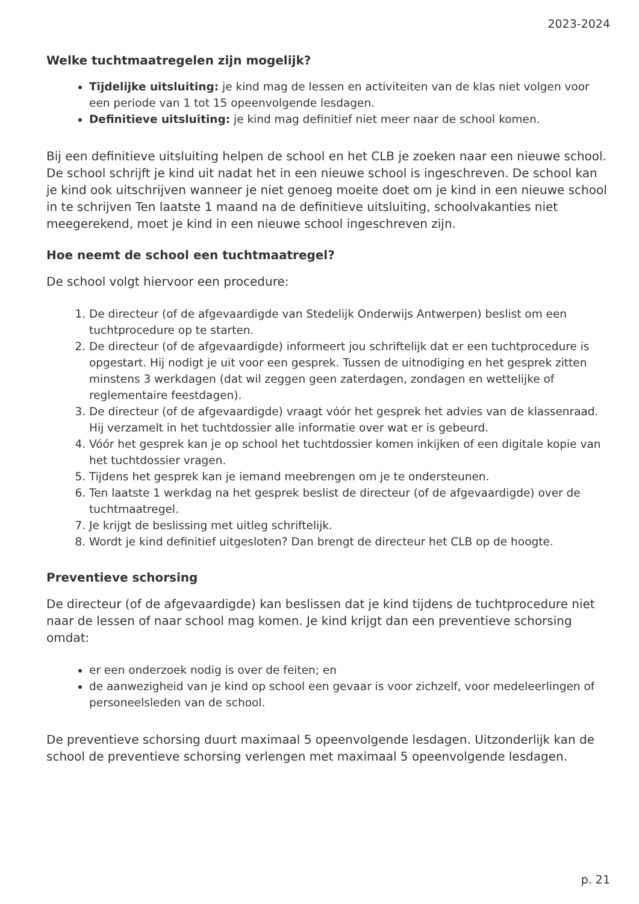2023-2024
Welke tuchtmaatregelen zijn mogelijk?
Tijdelijke uitsluiting: je kind mag de lessen en activiteiten van de klas niet volgen voor een periode van 1 tot 15 opeenvolgende lesdagen.
Definitieve uitsluiting: je kind mag definitief niet meer naar de school komen.
Bij een definitieve uitsluiting helpen de school en het CLB je zoeken naar een nieuwe school. De school schrijft je kind uit nadat het in een nieuwe school is ingeschreven. De school kan je kind ook uitschrijven wanneer je niet genoeg moeite doet om je kind in een nieuwe school in te schrijven Ten laatste 1 maand na de definitieve uitsluiting, schoolvakanties niet meegerekend, moet je kind in een nieuwe school ingeschreven zijn.
Hoe neemt de school een tuchtmaatregel?
De school volgt hiervoor een procedure:
1. De directeur (of de afgevaardigde van Stedelijk Onderwijs Antwerpen) beslist om een tuchtprocedure op te starten.
2. De directeur (of de afgevaardigde) informeert jou schriftelijk dat er een tuchtprocedure is opgestart. Hij nodigt je uit voor een gesprek. Tussen de uitnodiging en het gesprek zitten minstens 3 werkdagen (dat wil zeggen geen zaterdagen, zondagen en wettelijke of reglementaire feestdagen).
3. De directeur (of de afgevaardigde) vraagt vóór het gesprek het advies van de klassenraad. Hij verzamelt in het tuchtdossier alle informatie over wat er is gebeurd.
4. Vóór het gesprek kan je op school het tuchtdossier komen inkijken of een digitale kopie van het tuchtdossier vragen.
5. Tijdens het gesprek kan je iemand meebrengen om je te ondersteunen.
6. Ten laatste 1 werkdag na het gesprek beslist de directeur (of de afgevaardigde) over de tuchtmaatregel.
7. Je krijgt de beslissing met uitleg schriftelijk.
8. Wordt je kind definitief uitgesloten? Dan brengt de directeur het CLB op de hoogte.
Preventieve schorsing
De directeur (of de afgevaardigde) kan beslissen dat je kind tijdens de tuchtprocedure niet naar de lessen of naar school mag komen. Je kind krijgt dan een preventieve schorsing omdat:
er een onderzoek nodig is over de feiten; en
de aanwezigheid van je kind op school een gevaar is voor zichzelf, voor medeleerlingen of personeelsleden van de school.
De preventieve schorsing duurt maximaal 5 opeenvolgende lesdagen. Uitzonderlijk kan de school de preventieve schorsing verlengen met maximaal 5 opeenvolgende lesdagen.
p. 21